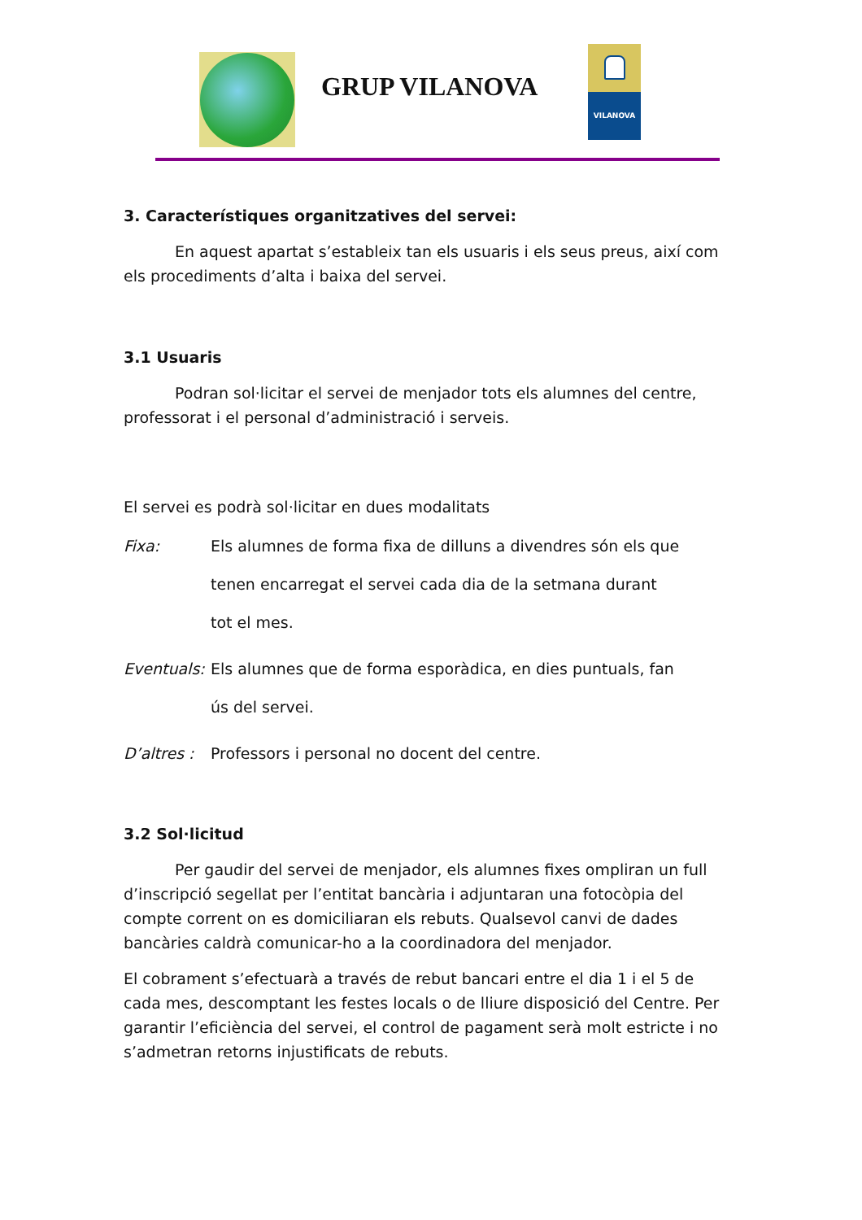GRUP VILANOVA
VILANOVA
3. Característiques organitzatives del servei:
En aquest apartat s’estableix tan els usuaris i els seus preus, així com els procediments d’alta i baixa del servei.
3.1 Usuaris
Podran sol·licitar el servei de menjador tots els alumnes del centre, professorat i el personal d’administració i serveis.
El servei es podrà sol·licitar en dues modalitats
Fixa:
Els alumnes de forma fixa de dilluns a divendres són els que tenen encarregat el servei cada dia de la setmana durant tot el mes.
Eventuals:
Els alumnes que de forma esporàdica, en dies puntuals, fan ús del servei.
D’altres :
Professors i personal no docent del centre.
3.2 Sol·licitud
Per gaudir del servei de menjador, els alumnes fixes ompliran un full d’inscripció segellat per l’entitat bancària i adjuntaran una fotocòpia del compte corrent on es domiciliaran els rebuts. Qualsevol canvi de dades bancàries caldrà comunicar-ho a la coordinadora del menjador.
El cobrament s’efectuarà a través de rebut bancari entre el dia 1 i el 5 de cada mes, descomptant les festes locals o de lliure disposició del Centre. Per garantir l’eficiència del servei, el control de pagament serà molt estricte i no s’admetran retorns injustificats de rebuts.